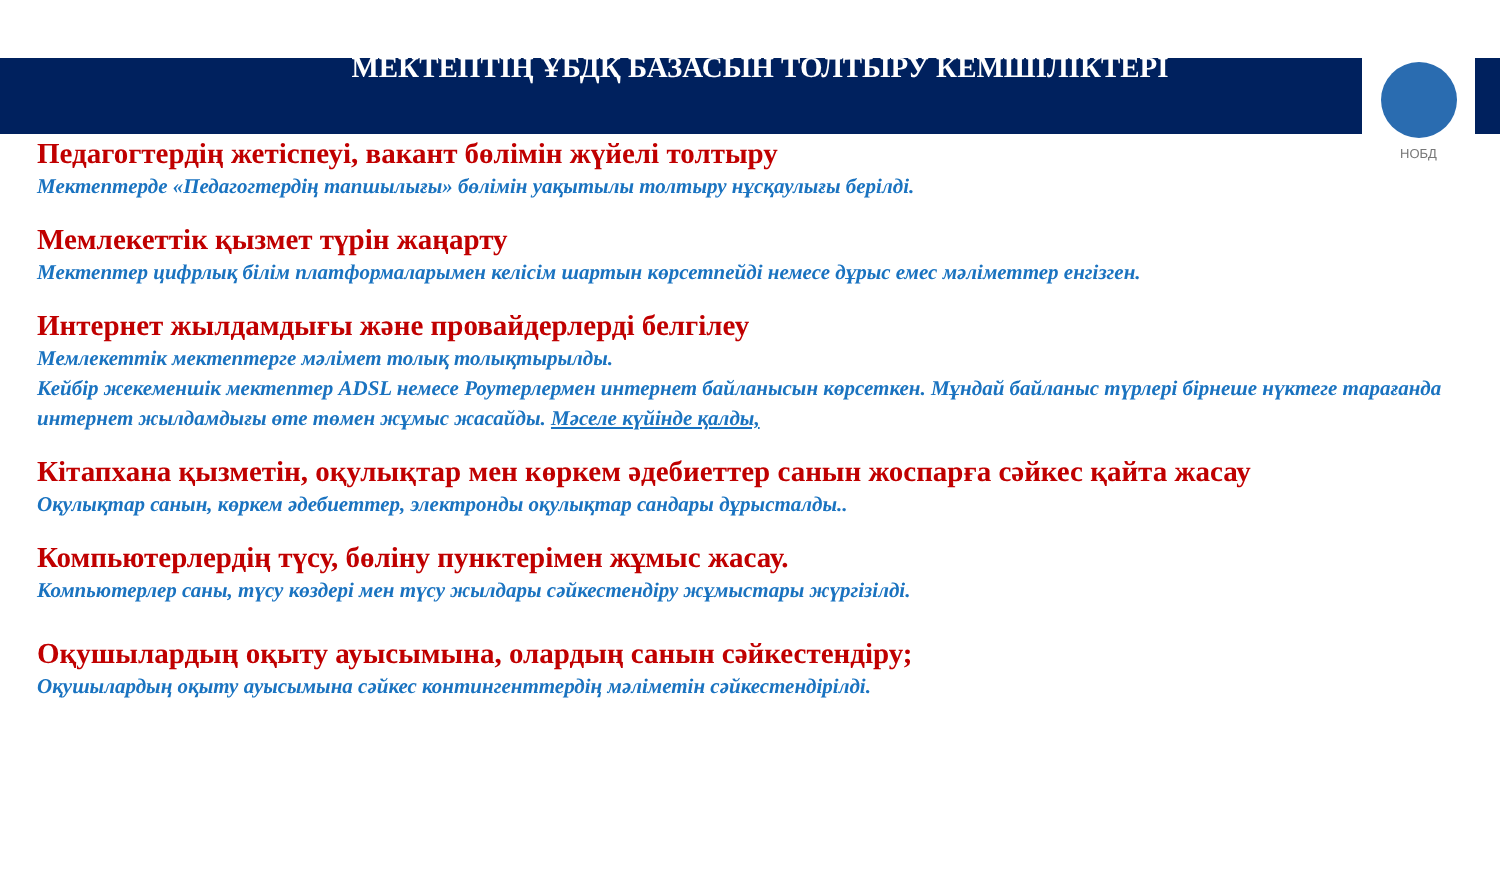МЕКТЕПТІҢ ҰБДҚ БАЗАСЫН ТОЛТЫРУ КЕМШІЛІКТЕРІ
НОБД
Педагогтердің жетіспеуі, вакант бөлімін жүйелі толтыру
Мектептерде «Педагогтердің тапшылығы» бөлімін уақытылы толтыру нұсқаулығы берілді.
Мемлекеттік қызмет түрін жаңарту
Мектептер цифрлық білім платформаларымен келісім шартын көрсетпейді немесе дұрыс емес мәліметтер енгізген.
Интернет жылдамдығы және провайдерлерді белгілеу
Мемлекеттік мектептерге мәлімет толық толықтырылды.
Кейбір жекеменшік мектептер ADSL немесе Роутерлермен интернет байланысын көрсеткен. Мұндай байланыс түрлері бірнеше нүктеге тарағанда интернет жылдамдығы өте төмен жұмыс жасайды. Мәселе күйінде қалды,
Кітапхана қызметін, оқулықтар мен көркем әдебиеттер санын жоспарға сәйкес қайта жасау
Оқулықтар санын, көркем әдебиеттер, электронды оқулықтар сандары дұрысталды..
Компьютерлердің түсу, бөліну пунктерімен жұмыс жасау.
Компьютерлер саны, түсу көздері мен түсу жылдары сәйкестендіру жұмыстары жүргізілді.
Оқушылардың оқыту ауысымына, олардың санын сәйкестендіру;
Оқушылардың оқыту ауысымына сәйкес контингенттердің мәліметін сәйкестендірілді.